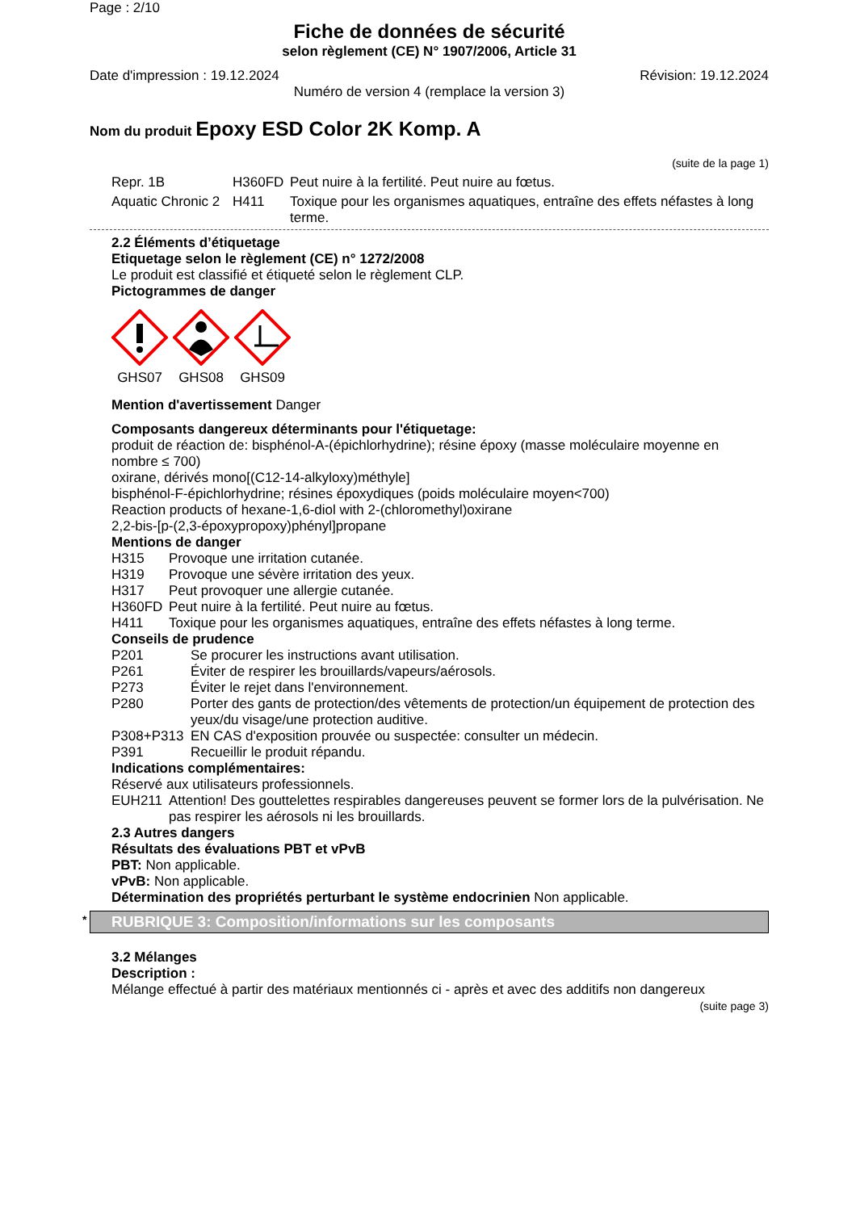Page : 2/10
Fiche de données de sécurité
selon règlement (CE) N° 1907/2006, Article 31
Date d'impression : 19.12.2024 Révision: 19.12.2024
Numéro de version 4 (remplace la version 3)
Nom du produit Epoxy ESD Color 2K Komp. A
(suite de la page 1)
Repr. 1B H360FD Peut nuire à la fertilité. Peut nuire au fœtus.
Aquatic Chronic 2 H411 Toxique pour les organismes aquatiques, entraîne des effets néfastes à long terme.
2.2 Éléments d’étiquetage
Etiquetage selon le règlement (CE) n° 1272/2008
Le produit est classifié et étiqueté selon le règlement CLP.
Pictogrammes de danger
GHS07 GHS08 GHS09
Mention d'avertissement Danger
Composants dangereux déterminants pour l'étiquetage:
produit de réaction de: bisphénol-A-(épichlorhydrine); résine époxy (masse moléculaire moyenne en nombre ≤ 700)
oxirane, dérivés mono[(C12-14-alkyloxy)méthyle]
bisphénol-F-épichlorhydrine; résines époxydiques (poids moléculaire moyen<700)
Reaction products of hexane-1,6-diol with 2-(chloromethyl)oxirane
2,2-bis-[p-(2,3-époxypropoxy)phényl]propane
Mentions de danger
H315 Provoque une irritation cutanée.
H319 Provoque une sévère irritation des yeux.
H317 Peut provoquer une allergie cutanée.
H360FD Peut nuire à la fertilité. Peut nuire au fœtus.
H411 Toxique pour les organismes aquatiques, entraîne des effets néfastes à long terme.
Conseils de prudence
P201 Se procurer les instructions avant utilisation.
P261 Éviter de respirer les brouillards/vapeurs/aérosols.
P273 Éviter le rejet dans l'environnement.
P280 Porter des gants de protection/des vêtements de protection/un équipement de protection des yeux/du visage/une protection auditive.
P308+P313 EN CAS d'exposition prouvée ou suspectée: consulter un médecin.
P391 Recueillir le produit répandu.
Indications complémentaires:
Réservé aux utilisateurs professionnels.
EUH211 Attention! Des gouttelettes respirables dangereuses peuvent se former lors de la pulvérisation. Ne pas respirer les aérosols ni les brouillards.
2.3 Autres dangers
Résultats des évaluations PBT et vPvB
PBT: Non applicable.
vPvB: Non applicable.
Détermination des propriétés perturbant le système endocrinien Non applicable.
* RUBRIQUE 3: Composition/informations sur les composants
3.2 Mélanges
Description :
Mélange effectué à partir des matériaux mentionnés ci - après et avec des additifs non dangereux
(suite page 3)